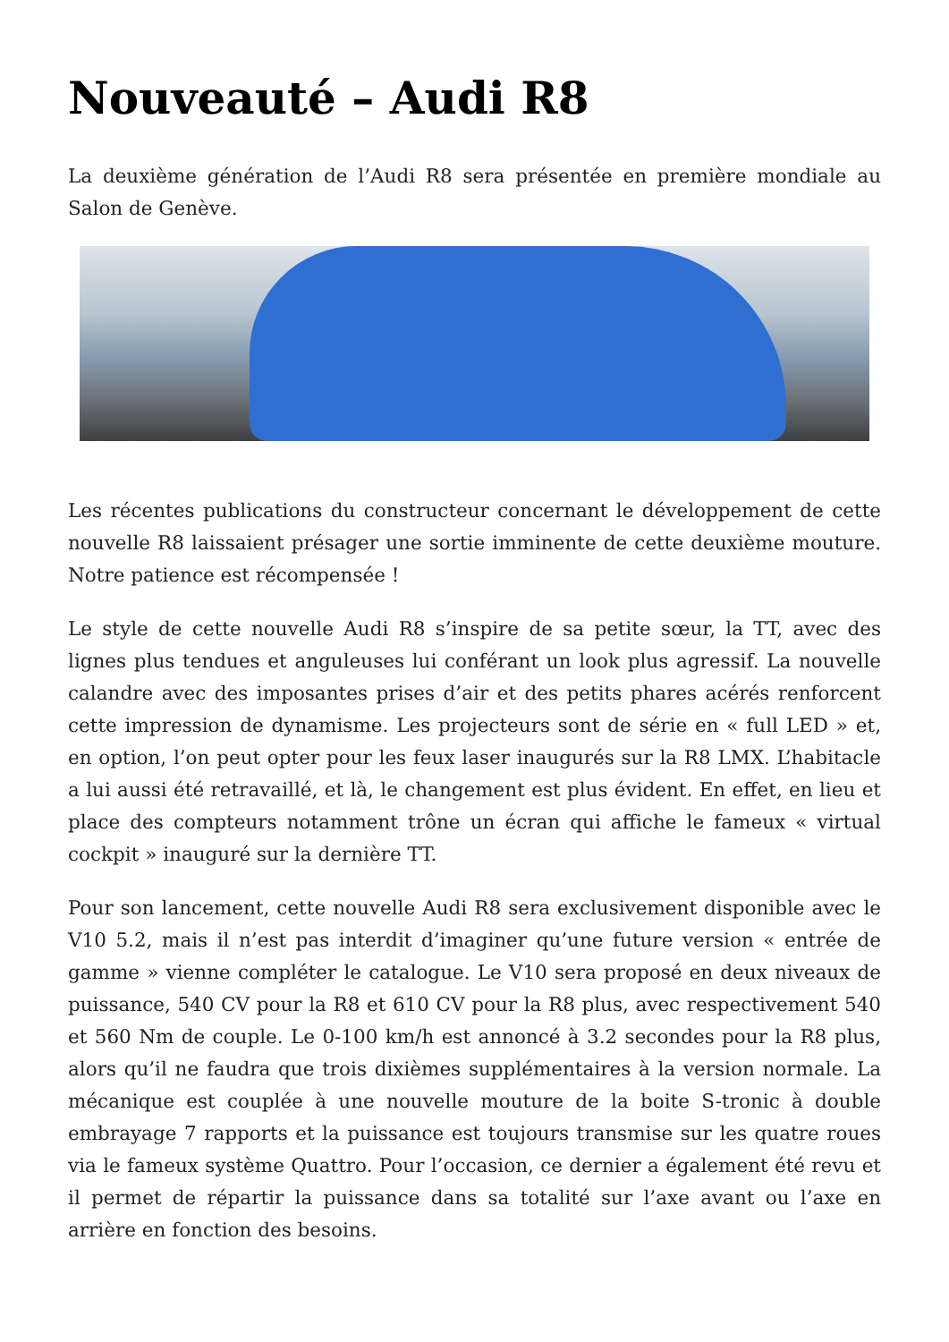Nouveauté – Audi R8
La deuxième génération de l’Audi R8 sera présentée en première mondiale au Salon de Genève.
Les récentes publications du constructeur concernant le développement de cette nouvelle R8 laissaient présager une sortie imminente de cette deuxième mouture. Notre patience est récompensée !
Le style de cette nouvelle Audi R8 s’inspire de sa petite sœur, la TT, avec des lignes plus tendues et anguleuses lui conférant un look plus agressif. La nouvelle calandre avec des imposantes prises d’air et des petits phares acérés renforcent cette impression de dynamisme. Les projecteurs sont de série en « full LED » et, en option, l’on peut opter pour les feux laser inaugurés sur la R8 LMX. L’habitacle a lui aussi été retravaillé, et là, le changement est plus évident. En effet, en lieu et place des compteurs notamment trône un écran qui affiche le fameux « virtual cockpit » inauguré sur la dernière TT.
Pour son lancement, cette nouvelle Audi R8 sera exclusivement disponible avec le V10 5.2, mais il n’est pas interdit d’imaginer qu’une future version « entrée de gamme » vienne compléter le catalogue. Le V10 sera proposé en deux niveaux de puissance, 540 CV pour la R8 et 610 CV pour la R8 plus, avec respectivement 540 et 560 Nm de couple. Le 0-100 km/h est annoncé à 3.2 secondes pour la R8 plus, alors qu’il ne faudra que trois dixièmes supplémentaires à la version normale. La mécanique est couplée à une nouvelle mouture de la boite S-tronic à double embrayage 7 rapports et la puissance est toujours transmise sur les quatre roues via le fameux système Quattro. Pour l’occasion, ce dernier a également été revu et il permet de répartir la puissance dans sa totalité sur l’axe avant ou l’axe en arrière en fonction des besoins.